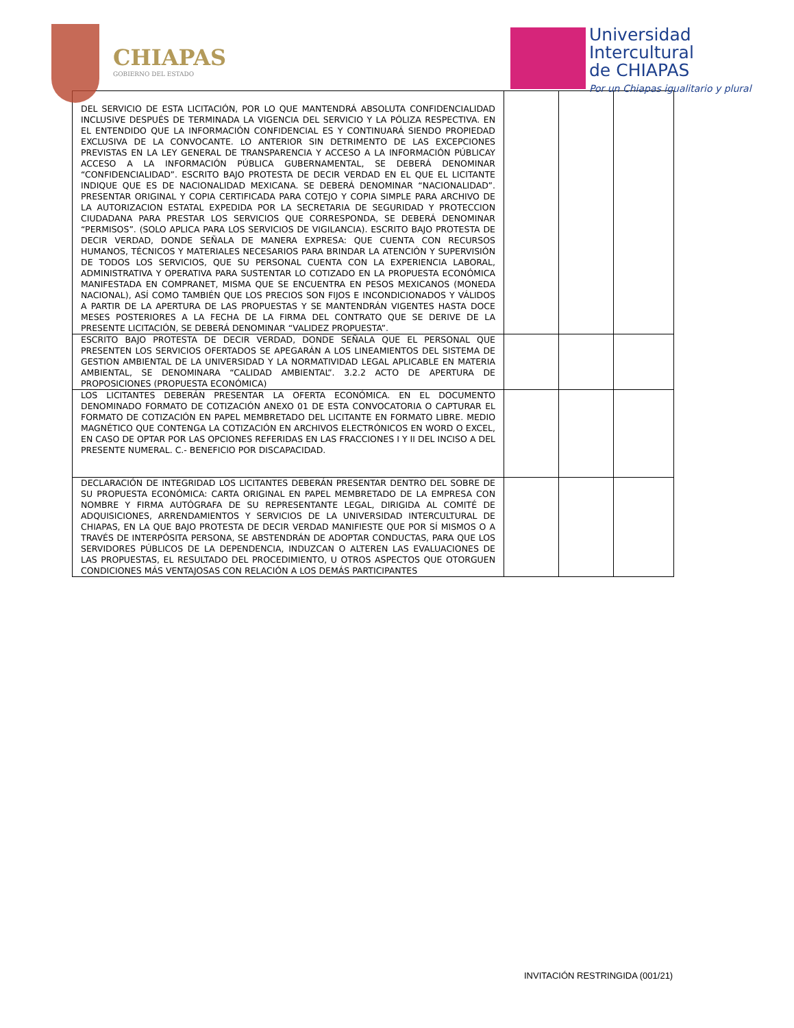CHIAPAS
GOBIERNO DEL ESTADO
Universidad
Intercultural
de CHIAPAS
Por un Chiapas igualitario y plural
| DEL SERVICIO DE ESTA LICITACIÓN, POR LO QUE MANTENDRÁ ABSOLUTA CONFIDENCIALIDAD INCLUSIVE DESPUÉS DE TERMINADA LA VIGENCIA DEL SERVICIO Y LA PÓLIZA RESPECTIVA. EN EL ENTENDIDO QUE LA INFORMACIÓN CONFIDENCIAL ES Y CONTINUARÁ SIENDO PROPIEDAD EXCLUSIVA DE LA CONVOCANTE. LO ANTERIOR SIN DETRIMENTO DE LAS EXCEPCIONES PREVISTAS EN LA LEY GENERAL DE TRANSPARENCIA Y ACCESO A LA INFORMACIÓN PÚBLICAY ACCESO A LA INFORMACIÓN PÚBLICA GUBERNAMENTAL, SE DEBERÁ DENOMINAR “CONFIDENCIALIDAD”. ESCRITO BAJO PROTESTA DE DECIR VERDAD EN EL QUE EL LICITANTE INDIQUE QUE ES DE NACIONALIDAD MEXICANA. SE DEBERÁ DENOMINAR “NACIONALIDAD”. PRESENTAR ORIGINAL Y COPIA CERTIFICADA PARA COTEJO Y COPIA SIMPLE PARA ARCHIVO DE LA AUTORIZACION ESTATAL EXPEDIDA POR LA SECRETARIA DE SEGURIDAD Y PROTECCION CIUDADANA PARA PRESTAR LOS SERVICIOS QUE CORRESPONDA, SE DEBERÁ DENOMINAR “PERMISOS”. (SOLO APLICA PARA LOS SERVICIOS DE VIGILANCIA). ESCRITO BAJO PROTESTA DE DECIR VERDAD, DONDE SEÑALA DE MANERA EXPRESA: QUE CUENTA CON RECURSOS HUMANOS, TÉCNICOS Y MATERIALES NECESARIOS PARA BRINDAR LA ATENCIÓN Y SUPERVISIÓN DE TODOS LOS SERVICIOS, QUE SU PERSONAL CUENTA CON LA EXPERIENCIA LABORAL, ADMINISTRATIVA Y OPERATIVA PARA SUSTENTAR LO COTIZADO EN LA PROPUESTA ECONÓMICA MANIFESTADA EN COMPRANET, MISMA QUE SE ENCUENTRA EN PESOS MEXICANOS (MONEDA NACIONAL), ASÍ COMO TAMBIÉN QUE LOS PRECIOS SON FIJOS E INCONDICIONADOS Y VÁLIDOS A PARTIR DE LA APERTURA DE LAS PROPUESTAS Y SE MANTENDRÁN VIGENTES HASTA DOCE MESES POSTERIORES A LA FECHA DE LA FIRMA DEL CONTRATO QUE SE DERIVE DE LA PRESENTE LICITACIÓN, SE DEBERÁ DENOMINAR “VALIDEZ PROPUESTA”. | | | |
| ESCRITO BAJO PROTESTA DE DECIR VERDAD, DONDE SEÑALA QUE EL PERSONAL QUE PRESENTEN LOS SERVICIOS OFERTADOS SE APEGARÁN A LOS LINEAMIENTOS DEL SISTEMA DE GESTION AMBIENTAL DE LA UNIVERSIDAD Y LA NORMATIVIDAD LEGAL APLICABLE EN MATERIA AMBIENTAL, SE DENOMINARA “CALIDAD AMBIENTAL”. 3.2.2 ACTO DE APERTURA DE PROPOSICIONES (PROPUESTA ECONÓMICA) | | | |
| LOS LICITANTES DEBERÁN PRESENTAR LA OFERTA ECONÓMICA. EN EL DOCUMENTO DENOMINADO FORMATO DE COTIZACIÓN ANEXO 01 DE ESTA CONVOCATORIA O CAPTURAR EL FORMATO DE COTIZACIÓN EN PAPEL MEMBRETADO DEL LICITANTE EN FORMATO LIBRE. MEDIO MAGNÉTICO QUE CONTENGA LA COTIZACIÓN EN ARCHIVOS ELECTRÓNICOS EN WORD O EXCEL, EN CASO DE OPTAR POR LAS OPCIONES REFERIDAS EN LAS FRACCIONES I Y II DEL INCISO A DEL PRESENTE NUMERAL. C.- BENEFICIO POR DISCAPACIDAD. | | | |
| DECLARACIÓN DE INTEGRIDAD LOS LICITANTES DEBERÁN PRESENTAR DENTRO DEL SOBRE DE SU PROPUESTA ECONÓMICA: CARTA ORIGINAL EN PAPEL MEMBRETADO DE LA EMPRESA CON NOMBRE Y FIRMA AUTÓGRAFA DE SU REPRESENTANTE LEGAL, DIRIGIDA AL COMITÉ DE ADQUISICIONES, ARRENDAMIENTOS Y SERVICIOS DE LA UNIVERSIDAD INTERCULTURAL DE CHIAPAS, EN LA QUE BAJO PROTESTA DE DECIR VERDAD MANIFIESTE QUE POR SÍ MISMOS O A TRAVÉS DE INTERPÓSITA PERSONA, SE ABSTENDRÁN DE ADOPTAR CONDUCTAS, PARA QUE LOS SERVIDORES PÚBLICOS DE LA DEPENDENCIA, INDUZCAN O ALTEREN LAS EVALUACIONES DE LAS PROPUESTAS, EL RESULTADO DEL PROCEDIMIENTO, U OTROS ASPECTOS QUE OTORGUEN CONDICIONES MÁS VENTAJOSAS CON RELACIÓN A LOS DEMÁS PARTICIPANTES | | | |
INVITACIÓN RESTRINGIDA (001/21)